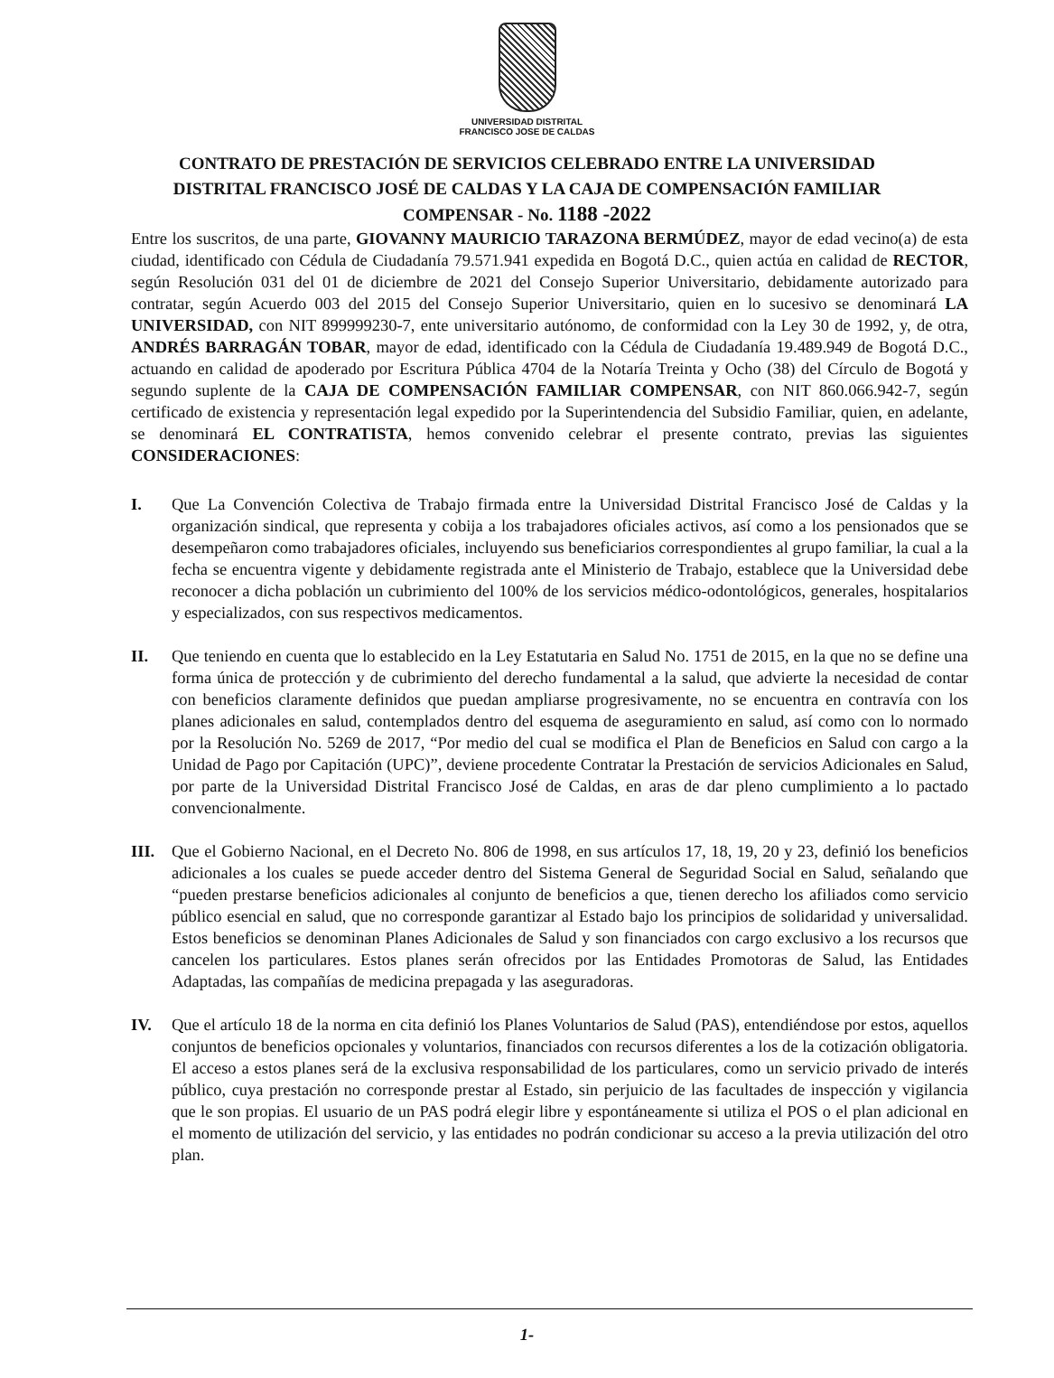UNIVERSIDAD DISTRITAL
FRANCISCO JOSE DE CALDAS
CONTRATO DE PRESTACIÓN DE SERVICIOS CELEBRADO ENTRE LA UNIVERSIDAD DISTRITAL FRANCISCO JOSÉ DE CALDAS Y LA CAJA DE COMPENSACIÓN FAMILIAR COMPENSAR - No. 1188 -2022
Entre los suscritos, de una parte, GIOVANNY MAURICIO TARAZONA BERMÚDEZ, mayor de edad vecino(a) de esta ciudad, identificado con Cédula de Ciudadanía 79.571.941 expedida en Bogotá D.C., quien actúa en calidad de RECTOR, según Resolución 031 del 01 de diciembre de 2021 del Consejo Superior Universitario, debidamente autorizado para contratar, según Acuerdo 003 del 2015 del Consejo Superior Universitario, quien en lo sucesivo se denominará LA UNIVERSIDAD, con NIT 899999230-7, ente universitario autónomo, de conformidad con la Ley 30 de 1992, y, de otra, ANDRÉS BARRAGÁN TOBAR, mayor de edad, identificado con la Cédula de Ciudadanía 19.489.949 de Bogotá D.C., actuando en calidad de apoderado por Escritura Pública 4704 de la Notaría Treinta y Ocho (38) del Círculo de Bogotá y segundo suplente de la CAJA DE COMPENSACIÓN FAMILIAR COMPENSAR, con NIT 860.066.942-7, según certificado de existencia y representación legal expedido por la Superintendencia del Subsidio Familiar, quien, en adelante, se denominará EL CONTRATISTA, hemos convenido celebrar el presente contrato, previas las siguientes CONSIDERACIONES:
I. Que La Convención Colectiva de Trabajo firmada entre la Universidad Distrital Francisco José de Caldas y la organización sindical, que representa y cobija a los trabajadores oficiales activos, así como a los pensionados que se desempeñaron como trabajadores oficiales, incluyendo sus beneficiarios correspondientes al grupo familiar, la cual a la fecha se encuentra vigente y debidamente registrada ante el Ministerio de Trabajo, establece que la Universidad debe reconocer a dicha población un cubrimiento del 100% de los servicios médico-odontológicos, generales, hospitalarios y especializados, con sus respectivos medicamentos.
II. Que teniendo en cuenta que lo establecido en la Ley Estatutaria en Salud No. 1751 de 2015, en la que no se define una forma única de protección y de cubrimiento del derecho fundamental a la salud, que advierte la necesidad de contar con beneficios claramente definidos que puedan ampliarse progresivamente, no se encuentra en contravía con los planes adicionales en salud, contemplados dentro del esquema de aseguramiento en salud, así como con lo normado por la Resolución No. 5269 de 2017, “Por medio del cual se modifica el Plan de Beneficios en Salud con cargo a la Unidad de Pago por Capitación (UPC)”, deviene procedente Contratar la Prestación de servicios Adicionales en Salud, por parte de la Universidad Distrital Francisco José de Caldas, en aras de dar pleno cumplimiento a lo pactado convencionalmente.
III. Que el Gobierno Nacional, en el Decreto No. 806 de 1998, en sus artículos 17, 18, 19, 20 y 23, definió los beneficios adicionales a los cuales se puede acceder dentro del Sistema General de Seguridad Social en Salud, señalando que “pueden prestarse beneficios adicionales al conjunto de beneficios a que, tienen derecho los afiliados como servicio público esencial en salud, que no corresponde garantizar al Estado bajo los principios de solidaridad y universalidad. Estos beneficios se denominan Planes Adicionales de Salud y son financiados con cargo exclusivo a los recursos que cancelen los particulares. Estos planes serán ofrecidos por las Entidades Promotoras de Salud, las Entidades Adaptadas, las compañías de medicina prepagada y las aseguradoras.
IV. Que el artículo 18 de la norma en cita definió los Planes Voluntarios de Salud (PAS), entendiéndose por estos, aquellos conjuntos de beneficios opcionales y voluntarios, financiados con recursos diferentes a los de la cotización obligatoria. El acceso a estos planes será de la exclusiva responsabilidad de los particulares, como un servicio privado de interés público, cuya prestación no corresponde prestar al Estado, sin perjuicio de las facultades de inspección y vigilancia que le son propias. El usuario de un PAS podrá elegir libre y espontáneamente si utiliza el POS o el plan adicional en el momento de utilización del servicio, y las entidades no podrán condicionar su acceso a la previa utilización del otro plan.
1-